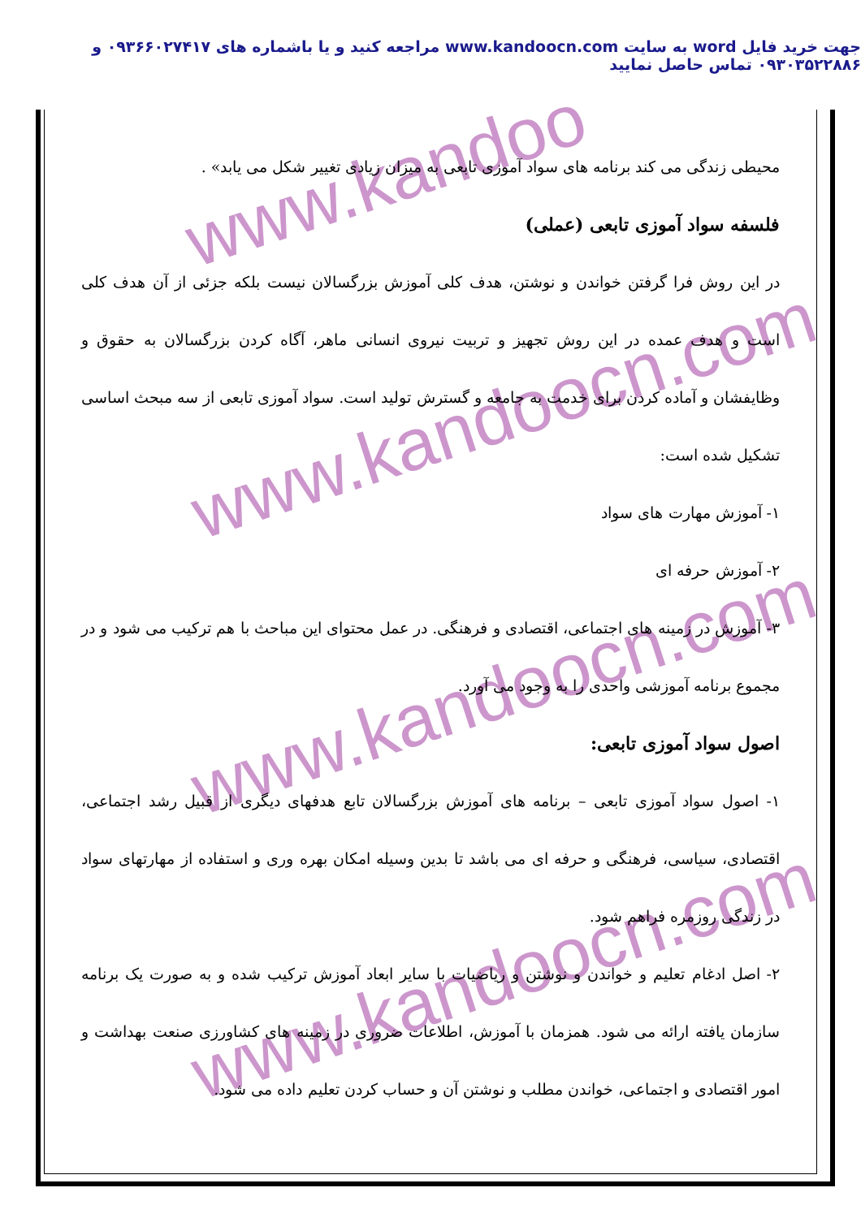جهت خرید فایل word به سایت www.kandoocn.com مراجعه کنید و یا باشماره های ۰۹۳۶۶۰۲۷۴۱۷ و ۰۹۳۰۳۵۲۲۸۸۶ تماس حاصل نمایید
www.kandoo
www.kandoocn.com
www.kandoocn.com
www.kandoocn.com
محیطی زندگی می کند برنامه های سواد آموزی تابعی به میزان زیادی تغییر شکل می یابد» .
فلسفه سواد آموزی تابعی (عملی)
در این روش فرا گرفتن خواندن و نوشتن، هدف کلی آموزش بزرگسالان نیست بلکه جزئی از آن هدف کلی است و هدف عمده در این روش تجهیز و تربیت نیروی انسانی ماهر، آگاه کردن بزرگسالان به حقوق و وظایفشان و آماده کردن برای خدمت به جامعه و گسترش تولید است. سواد آموزی تابعی از سه مبحث اساسی تشکیل شده است:
۱- آموزش مهارت های سواد
۲- آموزش حرفه ای
۳- آموزش در زمینه های اجتماعی، اقتصادی و فرهنگی. در عمل محتوای این مباحث با هم ترکیب می شود و در مجموع برنامه آموزشی واحدی را به وجود می آورد.
اصول سواد آموزی تابعی:
۱- اصول سواد آموزی تابعی – برنامه های آموزش بزرگسالان تابع هدفهای دیگری از قبیل رشد اجتماعی، اقتصادی، سیاسی، فرهنگی و حرفه ای می باشد تا بدین وسیله امکان بهره وری و استفاده از مهارتهای سواد در زندگی روزمره فراهم شود.
۲- اصل ادغام تعلیم و خواندن و نوشتن و ریاضیات با سایر ابعاد آموزش ترکیب شده و به صورت یک برنامه سازمان یافته ارائه می شود. همزمان با آموزش، اطلاعات ضروری در زمینه های کشاورزی صنعت بهداشت و امور اقتصادی و اجتماعی، خواندن مطلب و نوشتن آن و حساب کردن تعلیم داده می شود.